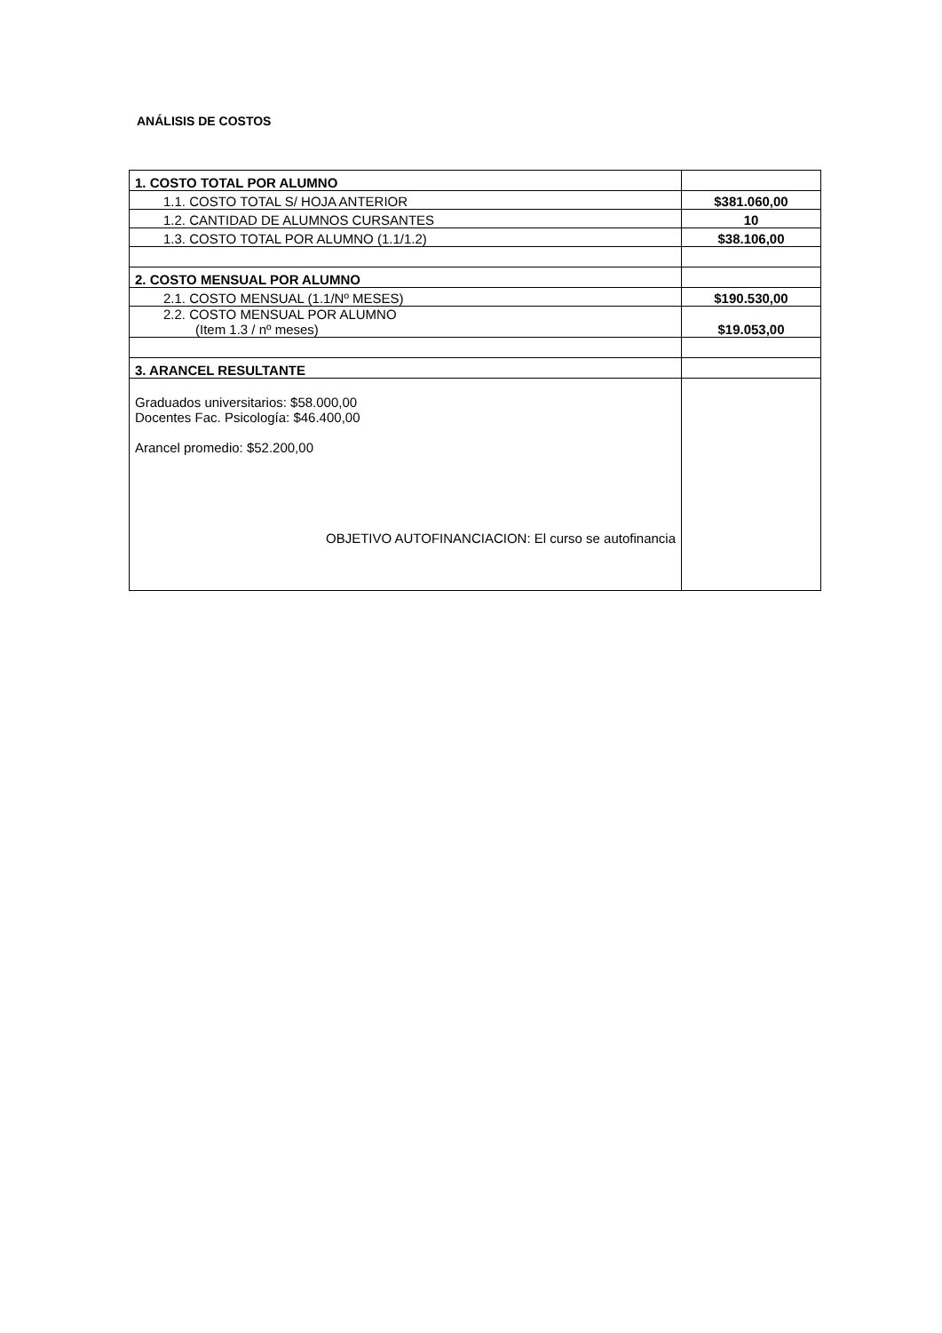ANÁLISIS DE COSTOS
| 1. COSTO TOTAL POR ALUMNO | |
| 1.1. COSTO TOTAL S/ HOJA ANTERIOR | $381.060,00 |
| 1.2. CANTIDAD DE ALUMNOS CURSANTES | 10 |
| 1.3. COSTO TOTAL POR ALUMNO (1.1/1.2) | $38.106,00 |
| 2. COSTO MENSUAL POR ALUMNO | |
| 2.1. COSTO MENSUAL (1.1/Nº MESES) | $190.530,00 |
| 2.2. COSTO MENSUAL POR ALUMNO (Item 1.3 / nº meses) | $19.053,00 |
| 3. ARANCEL RESULTANTE | |
| Graduados universitarios: $58.000,00 Docentes Fac. Psicología: $46.400,00 Arancel promedio: $52.200,00 OBJETIVO AUTOFINANCIACION: El curso se autofinancia | |